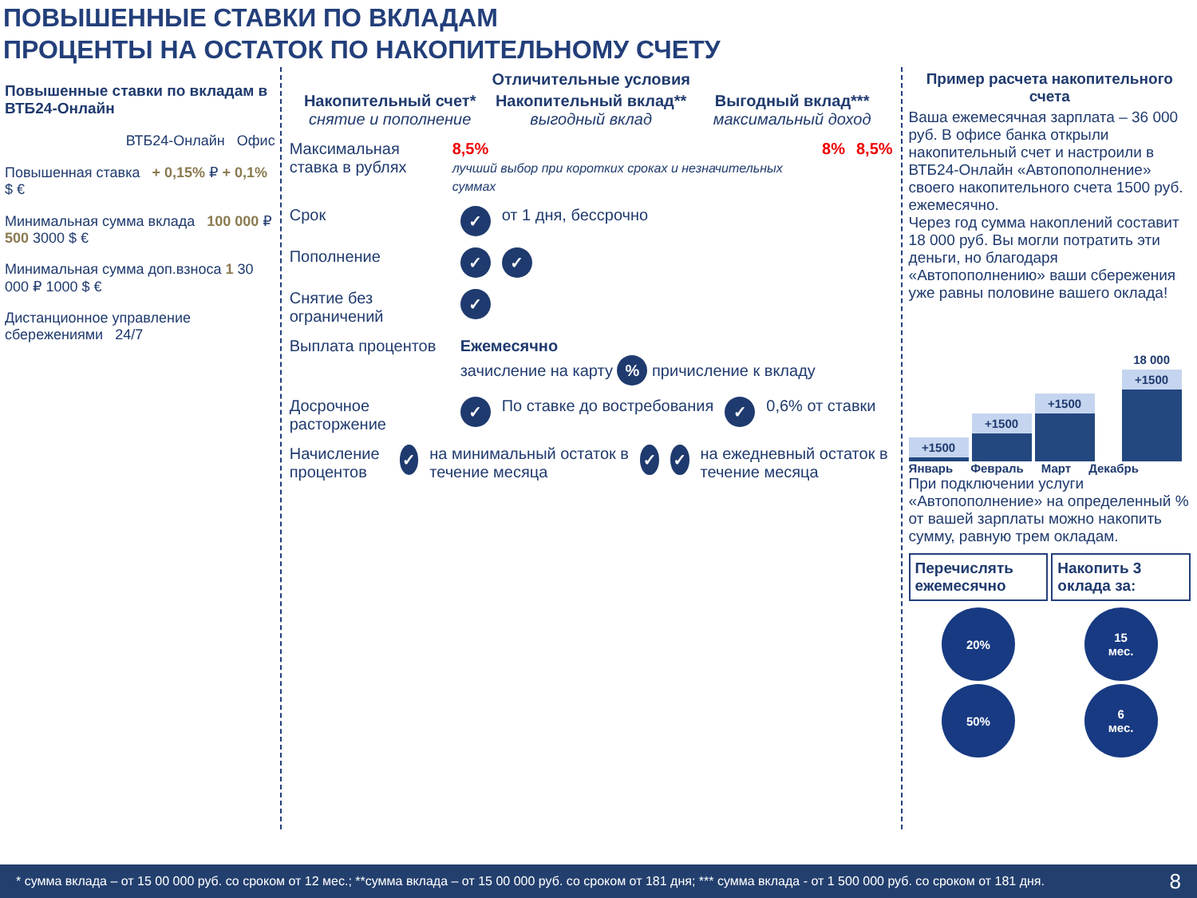ПОВЫШЕННЫЕ СТАВКИ ПО ВКЛАДАМ
ПРОЦЕНТЫ НА ОСТАТОК ПО НАКОПИТЕЛЬНОМУ СЧЕТУ
Повышенные ставки по вкладам в ВТБ24-Онлайн
ВТБ24-Онлайн Офис
Повышенная ставка + 0,15% ₽ + 0,1% $ €
Минимальная сумма вклада 100 000 ₽ 500 3000 $ €
Минимальная сумма доп.взноса 1 30 000 ₽ 1000 $ €
Дистанционное управление сбережениями 24/7
Отличительные условия
Накопительный счет*
снятие и пополнение
Накопительный вклад**
выгодный вклад
Выгодный вклад***
максимальный доход
Максимальная ставка в рублях 8,5%
лучший выбор при коротких сроках и незначительных суммах 8% 8,5%
Срок ✓ от 1 дня, бессрочно
Пополнение ✓ ✓
Снятие без ограничений ✓
Выплата процентов Ежемесячно
зачисление на карту % причисление к вкладу
Досрочное расторжение ✓ По ставке до востребования ✓ 0,6% от ставки
Начисление процентов ✓ на минимальный остаток в течение месяца ✓ ✓ на ежедневный остаток в течение месяца
Пример расчета накопительного счета
Ваша ежемесячная зарплата – 36 000 руб. В офисе банка открыли накопительный счет и настроили в ВТБ24-Онлайн «Автопополнение» своего накопительного счета 1500 руб. ежемесячно.
Через год сумма накоплений составит 18 000 руб. Вы могли потратить эти деньги, но благодаря «Автопополнению» ваши сбережения уже равны половине вашего оклада!
+1500
+1500
+1500
18 000
+1500
Январь Февраль Март Декабрь
При подключении услуги «Автопополнение» на определенный % от вашей зарплаты можно накопить сумму, равную трем окладам.
Перечислять ежемесячно Накопить 3 оклада за:
20%
15
мес.
50%
6
мес.
* сумма вклада – от 15 00 000 руб. со сроком от 12 мес.; **сумма вклада – от 15 00 000 руб. со сроком от 181 дня; *** сумма вклада - от 1 500 000 руб. со сроком от 181 дня. 8